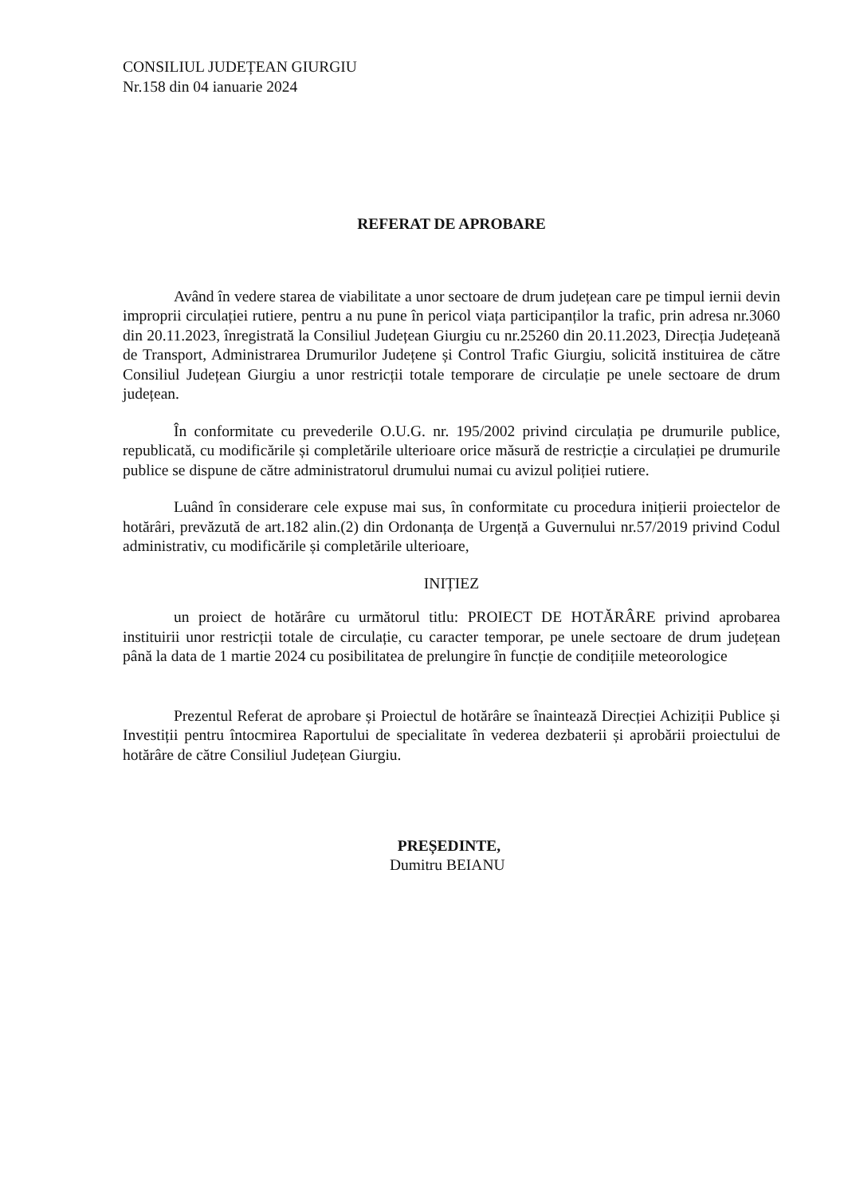CONSILIUL JUDEȚEAN GIURGIU
Nr.158 din 04 ianuarie 2024
REFERAT DE APROBARE
Având în vedere starea de viabilitate a unor sectoare de drum județean care pe timpul iernii devin improprii circulației rutiere, pentru a nu pune în pericol viața participanților la trafic, prin adresa nr.3060 din 20.11.2023, înregistrată la Consiliul Județean Giurgiu cu nr.25260 din 20.11.2023, Direcția Județeană de Transport, Administrarea Drumurilor Județene și Control Trafic Giurgiu, solicită instituirea de către Consiliul Județean Giurgiu a unor restricții totale temporare de circulație pe unele sectoare de drum județean.
În conformitate cu prevederile O.U.G. nr. 195/2002 privind circulația pe drumurile publice, republicată, cu modificările și completările ulterioare orice măsură de restricție a circulației pe drumurile publice se dispune de către administratorul drumului numai cu avizul poliției rutiere.
Luând în considerare cele expuse mai sus, în conformitate cu procedura inițierii proiectelor de hotărâri, prevăzută de art.182 alin.(2) din Ordonanța de Urgență a Guvernului nr.57/2019 privind Codul administrativ, cu modificările și completările ulterioare,
INIȚIEZ
un proiect de hotărâre cu următorul titlu: PROIECT DE HOTĂRÂRE privind aprobarea instituirii unor restricții totale de circulație, cu caracter temporar, pe unele sectoare de drum județean până la data de 1 martie 2024 cu posibilitatea de prelungire în funcție de condițiile meteorologice
Prezentul Referat de aprobare și Proiectul de hotărâre se înaintează Direcției Achiziții Publice și Investiții pentru întocmirea Raportului de specialitate în vederea dezbaterii și aprobării proiectului de hotărâre de către Consiliul Județean Giurgiu.
PREȘEDINTE,
Dumitru BEIANU